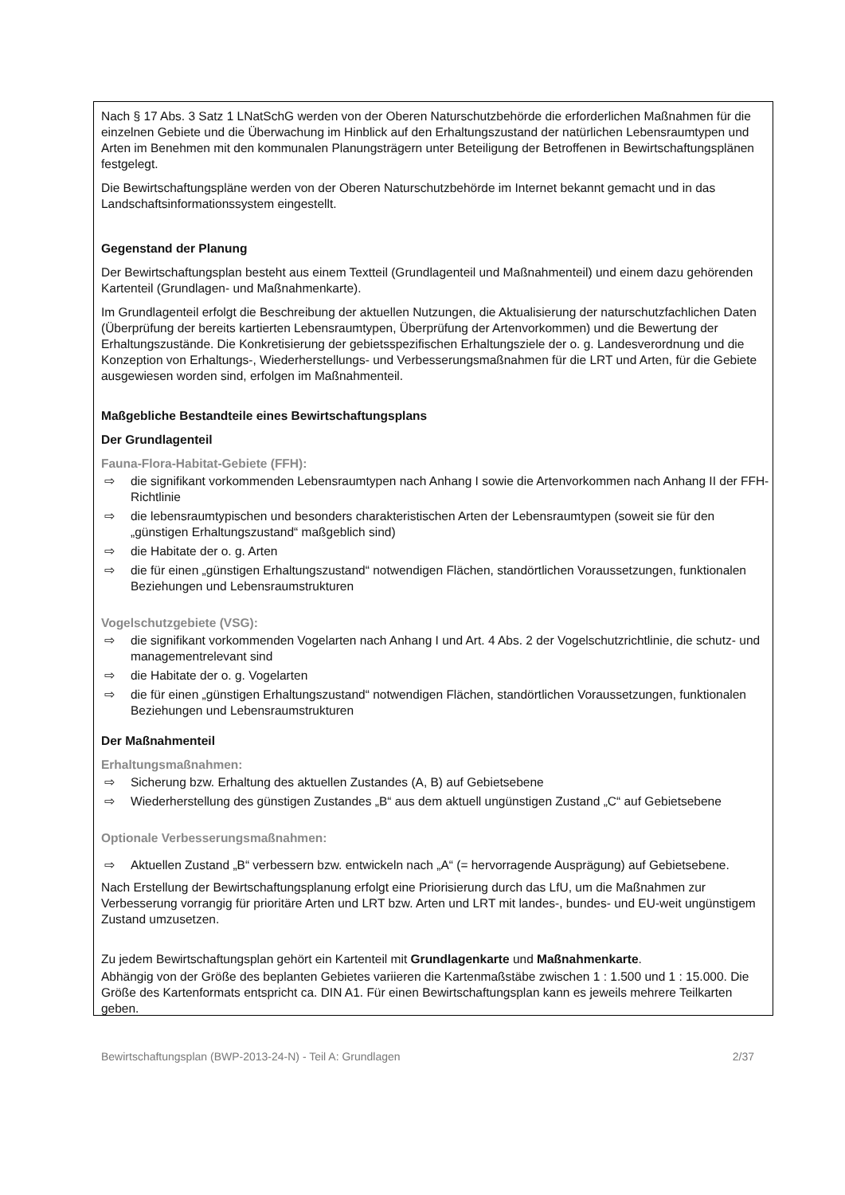Nach § 17 Abs. 3 Satz 1 LNatSchG werden von der Oberen Naturschutzbehörde die erforderlichen Maßnahmen für die einzelnen Gebiete und die Überwachung im Hinblick auf den Erhaltungszustand der natürlichen Lebensraumtypen und Arten im Benehmen mit den kommunalen Planungsträgern unter Beteiligung der Betroffenen in Bewirtschaftungsplänen festgelegt.
Die Bewirtschaftungspläne werden von der Oberen Naturschutzbehörde im Internet bekannt gemacht und in das Landschaftsinformationssystem eingestellt.
Gegenstand der Planung
Der Bewirtschaftungsplan besteht aus einem Textteil (Grundlagenteil und Maßnahmenteil) und einem dazu gehörenden Kartenteil (Grundlagen- und Maßnahmenkarte).
Im Grundlagenteil erfolgt die Beschreibung der aktuellen Nutzungen, die Aktualisierung der naturschutzfachlichen Daten (Überprüfung der bereits kartierten Lebensraumtypen, Überprüfung der Artenvorkommen) und die Bewertung der Erhaltungszustände. Die Konkretisierung der gebietsspezifischen Erhaltungsziele der o. g. Landesverordnung und die Konzeption von Erhaltungs-, Wiederherstellungs- und Verbesserungsmaßnahmen für die LRT und Arten, für die Gebiete ausgewiesen worden sind, erfolgen im Maßnahmenteil.
Maßgebliche Bestandteile eines Bewirtschaftungsplans
Der Grundlagenteil
Fauna-Flora-Habitat-Gebiete (FFH):
⇨ die signifikant vorkommenden Lebensraumtypen nach Anhang I sowie die Artenvorkommen nach Anhang II der FFH-Richtlinie
⇨ die lebensraumtypischen und besonders charakteristischen Arten der Lebensraumtypen (soweit sie für den „günstigen Erhaltungszustand“ maßgeblich sind)
⇨ die Habitate der o. g. Arten
⇨ die für einen „günstigen Erhaltungszustand“ notwendigen Flächen, standörtlichen Voraussetzungen, funktionalen Beziehungen und Lebensraumstrukturen
Vogelschutzgebiete (VSG):
⇨ die signifikant vorkommenden Vogelarten nach Anhang I und Art. 4 Abs. 2 der Vogelschutzrichtlinie, die schutz- und managementrelevant sind
⇨ die Habitate der o. g. Vogelarten
⇨ die für einen „günstigen Erhaltungszustand“ notwendigen Flächen, standörtlichen Voraussetzungen, funktionalen Beziehungen und Lebensraumstrukturen
Der Maßnahmenteil
Erhaltungsmaßnahmen:
⇨ Sicherung bzw. Erhaltung des aktuellen Zustandes (A, B) auf Gebietsebene
⇨ Wiederherstellung des günstigen Zustandes „B“ aus dem aktuell ungünstigen Zustand „C“ auf Gebietsebene
Optionale Verbesserungsmaßnahmen:
⇨ Aktuellen Zustand „B“ verbessern bzw. entwickeln nach „A“ (= hervorragende Ausprägung) auf Gebietsebene.
Nach Erstellung der Bewirtschaftungsplanung erfolgt eine Priorisierung durch das LfU, um die Maßnahmen zur Verbesserung vorrangig für prioritäre Arten und LRT bzw. Arten und LRT mit landes-, bundes- und EU-weit ungünstigem Zustand umzusetzen.
Zu jedem Bewirtschaftungsplan gehört ein Kartenteil mit Grundlagenkarte und Maßnahmenkarte.
Abhängig von der Größe des beplanten Gebietes variieren die Kartenmaßstäbe zwischen 1 : 1.500 und 1 : 15.000. Die Größe des Kartenformats entspricht ca. DIN A1. Für einen Bewirtschaftungsplan kann es jeweils mehrere Teilkarten geben.
Bewirtschaftungsplan (BWP-2013-24-N) - Teil A: Grundlagen 2/37